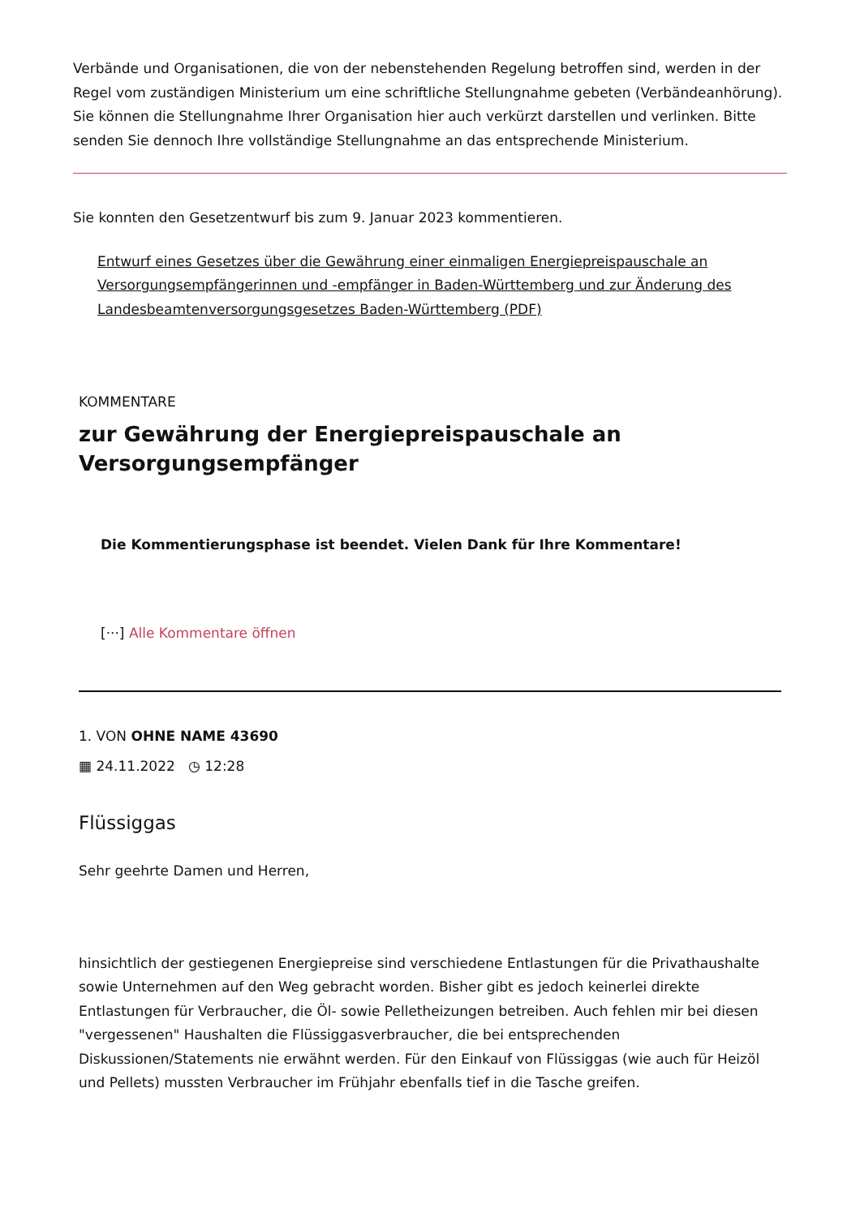Verbände und Organisationen, die von der nebenstehenden Regelung betroffen sind, werden in der Regel vom zuständigen Ministerium um eine schriftliche Stellungnahme gebeten (Verbändeanhörung). Sie können die Stellungnahme Ihrer Organisation hier auch verkürzt darstellen und verlinken. Bitte senden Sie dennoch Ihre vollständige Stellungnahme an das entsprechende Ministerium.
Sie konnten den Gesetzentwurf bis zum 9. Januar 2023 kommentieren.
Entwurf eines Gesetzes über die Gewährung einer einmaligen Energiepreispauschale an Versorgungsempfängerinnen und -empfänger in Baden-Württemberg und zur Änderung des Landesbeamtenversorgungsgesetzes Baden-Württemberg (PDF)
KOMMENTARE
zur Gewährung der Energiepreispauschale an Versorgungsempfänger
Die Kommentierungsphase ist beendet. Vielen Dank für Ihre Kommentare!
[···] Alle Kommentare öffnen
1. VON OHNE NAME 43690
▦ 24.11.2022 ◷ 12:28
Flüssiggas
Sehr geehrte Damen und Herren,
hinsichtlich der gestiegenen Energiepreise sind verschiedene Entlastungen für die Privathaushalte sowie Unternehmen auf den Weg gebracht worden. Bisher gibt es jedoch keinerlei direkte Entlastungen für Verbraucher, die Öl- sowie Pelletheizungen betreiben. Auch fehlen mir bei diesen "vergessenen" Haushalten die Flüssiggasverbraucher, die bei entsprechenden Diskussionen/Statements nie erwähnt werden. Für den Einkauf von Flüssiggas (wie auch für Heizöl und Pellets) mussten Verbraucher im Frühjahr ebenfalls tief in die Tasche greifen.